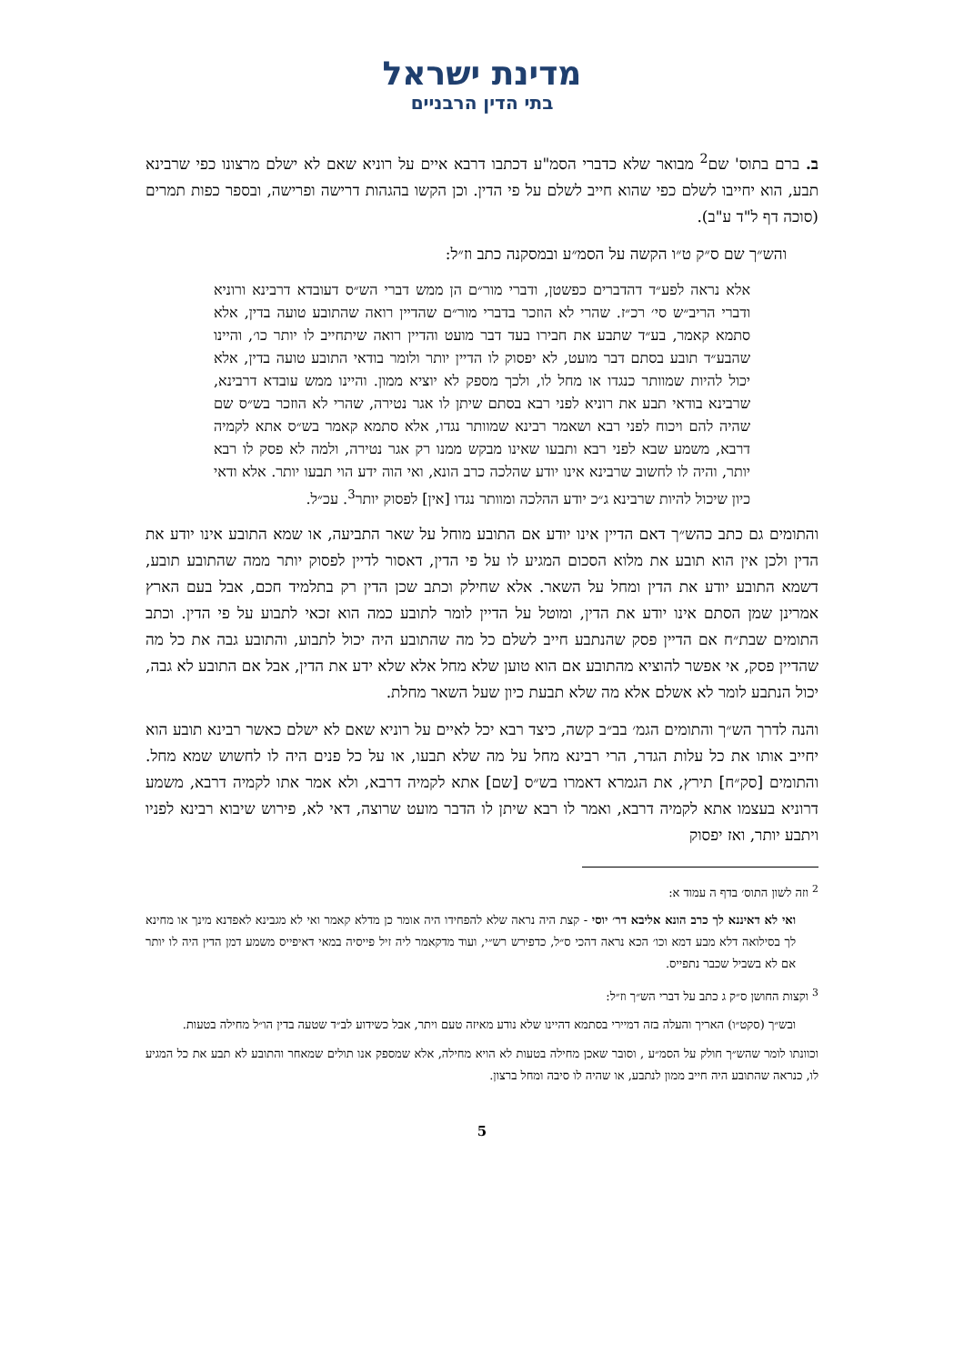מדינת ישראל
בתי הדין הרבניים
ב. ברם בתוס' שם<sup>2</sup> מבואר שלא כדברי הסמ"ע דכתבו דרבא איים על רוניא שאם לא ישלם מרצונו כפי שרבינא תבע, הוא יחייבו לשלם כפי שהוא חייב לשלם על פי הדין. וכן הקשו בהגהות דרישה ופרישה, ובספר כפות תמרים (סוכה דף ל"ד ע"ב).
והש״ך שם ס״ק ט״ו הקשה על הסמ״ע ובמסקנה כתב וז״ל:
אלא נראה לפע״ד דהדברים כפשטן, ודברי מור״ם הן ממש דברי הש״ס דעובדא דרבינא ורוניא ודברי הריב״ש סי׳ רכ״ז. שהרי לא הוזכר בדברי מור״ם שהדיין רואה שהתובע טועה בדין, אלא סתמא קאמר, בע״ד שתבע את חבירו בעד דבר מועט והדיין רואה שיתחייב לו יותר כו׳, והיינו שהבע״ד תובע בסתם דבר מועט, לא יפסוק לו הדיין יותר ולומר בודאי התובע טועה בדין, אלא יכול להיות שמוותר כנגדו או מחל לו, ולכך מספק לא יוציא ממון. והיינו ממש עובדא דרבינא, שרבינא בודאי תבע את רוניא לפני רבא בסתם שיתן לו אגר נטירה, שהרי לא הוזכר בש״ס שם שהיה להם ויכוח לפני רבא ושאמר רבינא שמוותר נגדו, אלא סתמא קאמר בש״ס אתא לקמיה דרבא, משמע שבא לפני רבא ותבעו שאינו מבקש ממנו רק אגר נטירה, ולמה לא פסק לו רבא יותר, והיה לו לחשוב שרבינא אינו יודע שהלכה כרב הונא, ואי הוה ידע הוי תבעו יותר. אלא ודאי כיון שיכול להיות שרבינא ג״כ יודע ההלכה ומוותר נגדו [אין] לפסוק יותר<sup>3</sup>. עכ״ל.
והתומים גם כתב כהש״ך דאם הדיין אינו יודע אם התובע מוחל על שאר התביעה, או שמא התובע אינו יודע את הדין ולכן אין הוא תובע את מלוא הסכום המגיע לו על פי הדין, דאסור לדיין לפסוק יותר ממה שהתובע תובע, דשמא התובע יודע את הדין ומחל על השאר. אלא שחילק וכתב שכן הדין רק בתלמיד חכם, אבל בעם הארץ אמרינן שמן הסתם אינו יודע את הדין, ומוטל על הדיין לומר לתובע כמה הוא זכאי לתבוע על פי הדין. וכתב התומים שבת״ח אם הדיין פסק שהנתבע חייב לשלם כל מה שהתובע היה יכול לתבוע, והתובע גבה את כל מה שהדיין פסק, אי אפשר להוציא מהתובע אם הוא טוען שלא מחל אלא שלא ידע את הדין, אבל אם התובע לא גבה, יכול הנתבע לומר לא אשלם אלא מה שלא תבעת כיון שעל השאר מחלת.
והנה לדרך הש״ך והתומים הגמ׳ בב״ב קשה, כיצד רבא יכל לאיים על רוניא שאם לא ישלם כאשר רבינא תובע הוא יחייב אותו את כל עלות הגדר, הרי רבינא מחל על מה שלא תבעו, או על כל פנים היה לו לחשוש שמא מחל. והתומים [סק״ח] תירץ, את הגמרא דאמרו בש״ס [שם] אתא לקמיה דרבא, ולא אמר אתו לקמיה דרבא, משמע דרוניא בעצמו אתא לקמיה דרבא, ואמר לו רבא שיתן לו הדבר מועט שרוצה, דאי לא, פירוש שיבוא רבינא לפניו ויתבע יותר, ואז יפסוק
<sup>2</sup> וזה לשון התוס׳ בדף ה עמוד א:
ואי לא דאיננא לך כרב הונא אליבא דר׳ יוסי - קצת היה נראה שלא להפחידו היה אומר כן מדלא קאמר ואי לא מגבינא לאפדנא מינך או מחינא לך בסילואה דלא מבע דמא וכו׳ הכא נראה דהכי ס״ל, כדפירש רש״י, ועוד מדקאמר ליה זיל פייסיה במאי דאיפייס משמע דמן הדין היה לו יותר אם לא בשביל שכבר נתפייס.
<sup>3</sup> וקצות החושן ס״ק ג כתב על דברי הש״ך וז״ל:
ובש״ך (סקט״ו) האריך והעלה בזה דמיירי בסתמא דהיינו שלא נודע מאיזה טעם ויתר, אבל כשידוע לב״ד שטעה בדין הו״ל מחילה בטעות.
וכוונתו לומר שהש״ך חולק על הסמ״ע , וסובר שאכן מחילה בטעות לא הויא מחילה, אלא שמספק אנו תולים שמאחר והתובע לא תבע את כל המגיע לו, כנראה שהתובע היה חייב ממון לנתבע, או שהיה לו סיבה ומחל ברצון.
5